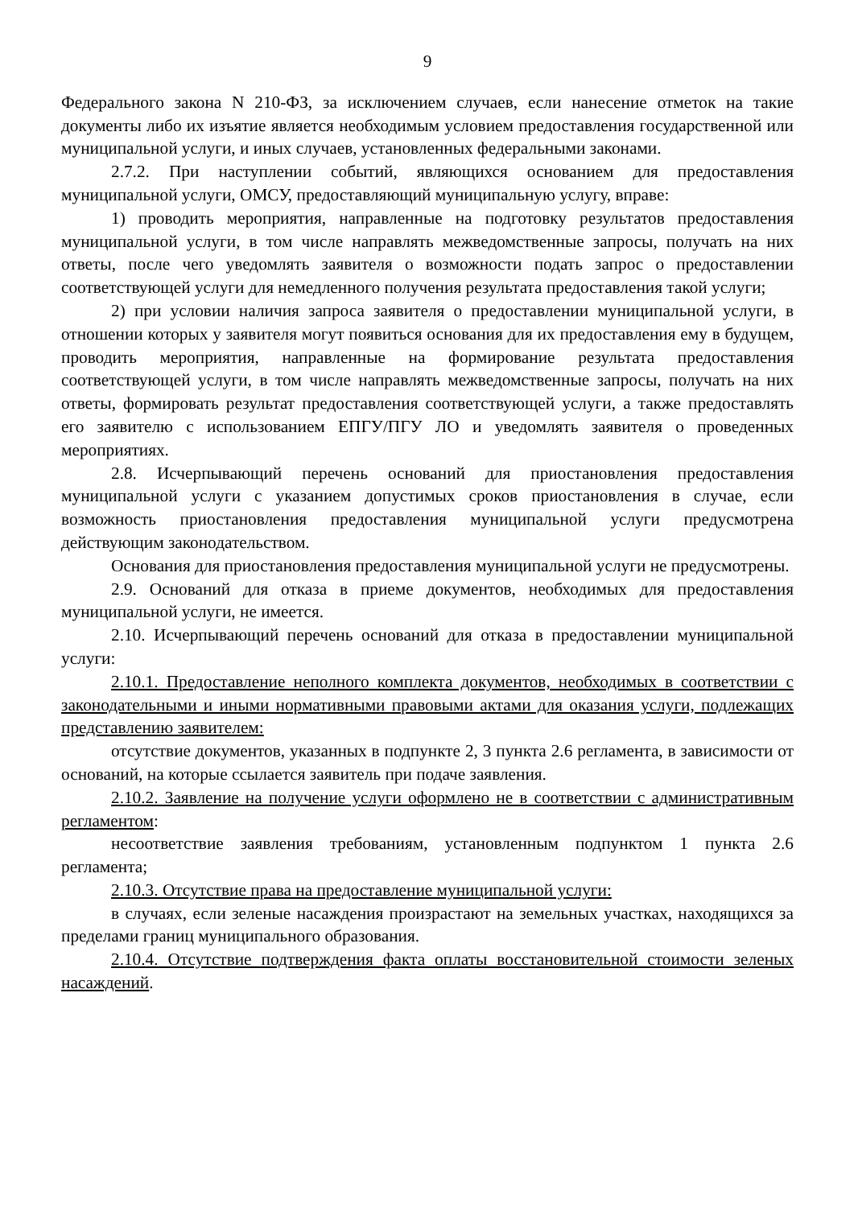9
Федерального закона N 210-ФЗ, за исключением случаев, если нанесение отметок на такие документы либо их изъятие является необходимым условием предоставления государственной или муниципальной услуги, и иных случаев, установленных федеральными законами.
2.7.2. При наступлении событий, являющихся основанием для предоставления муниципальной услуги, ОМСУ, предоставляющий муниципальную услугу, вправе:
1) проводить мероприятия, направленные на подготовку результатов предоставления муниципальной услуги, в том числе направлять межведомственные запросы, получать на них ответы, после чего уведомлять заявителя о возможности подать запрос о предоставлении соответствующей услуги для немедленного получения результата предоставления такой услуги;
2) при условии наличия запроса заявителя о предоставлении муниципальной услуги, в отношении которых у заявителя могут появиться основания для их предоставления ему в будущем, проводить мероприятия, направленные на формирование результата предоставления соответствующей услуги, в том числе направлять межведомственные запросы, получать на них ответы, формировать результат предоставления соответствующей услуги, а также предоставлять его заявителю с использованием ЕПГУ/ПГУ ЛО и уведомлять заявителя о проведенных мероприятиях.
2.8. Исчерпывающий перечень оснований для приостановления предоставления муниципальной услуги с указанием допустимых сроков приостановления в случае, если возможность приостановления предоставления муниципальной услуги предусмотрена действующим законодательством.
Основания для приостановления предоставления муниципальной услуги не предусмотрены.
2.9. Оснований для отказа в приеме документов, необходимых для предоставления муниципальной услуги, не имеется.
2.10. Исчерпывающий перечень оснований для отказа в предоставлении муниципальной услуги:
2.10.1. Предоставление неполного комплекта документов, необходимых в соответствии с законодательными и иными нормативными правовыми актами для оказания услуги, подлежащих представлению заявителем:
отсутствие документов, указанных в подпункте 2, 3 пункта 2.6 регламента, в зависимости от оснований, на которые ссылается заявитель при подаче заявления.
2.10.2. Заявление на получение услуги оформлено не в соответствии с административным регламентом:
несоответствие заявления требованиям, установленным подпунктом 1 пункта 2.6 регламента;
2.10.3. Отсутствие права на предоставление муниципальной услуги:
в случаях, если зеленые насаждения произрастают на земельных участках, находящихся за пределами границ муниципального образования.
2.10.4. Отсутствие подтверждения факта оплаты восстановительной стоимости зеленых насаждений.